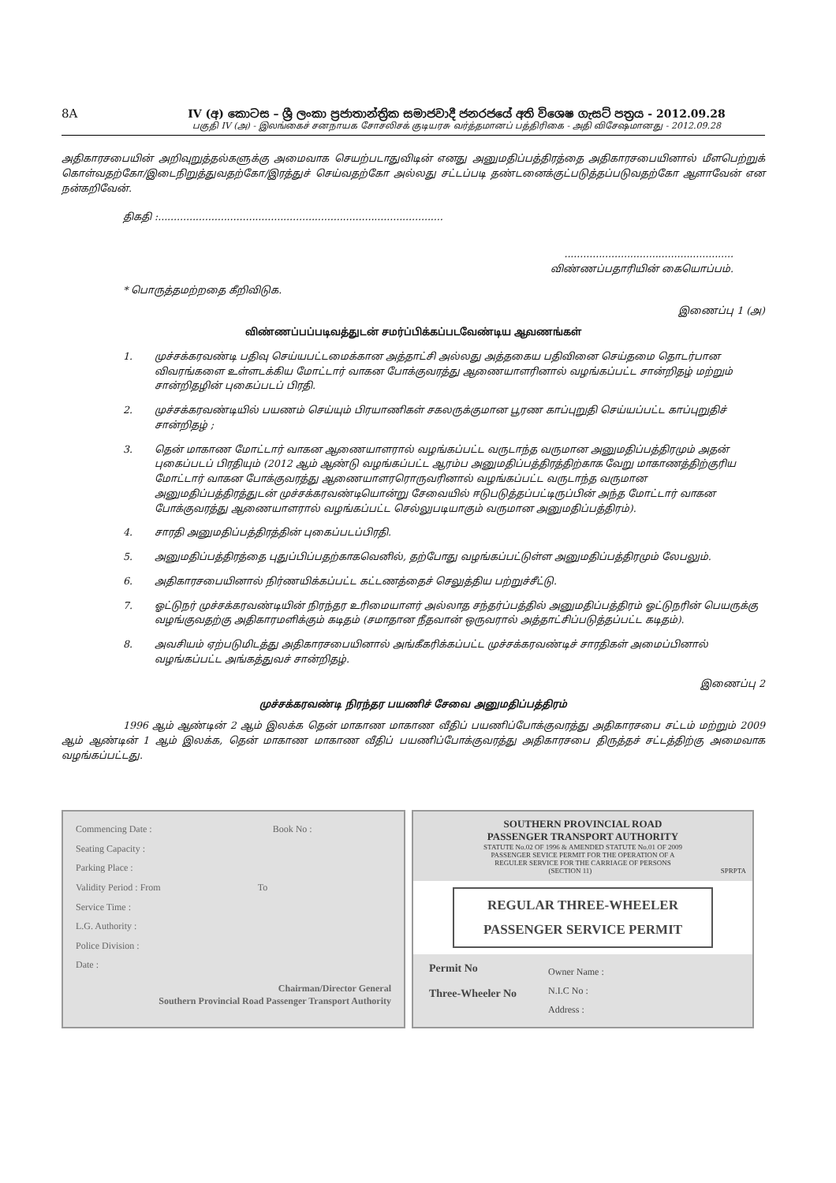8A IV (අ) කොටස – ශ්‍රී ලංකා ප්‍රජාතාන්ත්‍රික සමාජවාදී ජනරජයේ අති විශෙෂ ගැසට් පත්‍රය - 2012.09.28
பகுதி IV (அ) - இலங்கைச் சனநாயக சோசலிசக் குடியரசு வர்த்தமானப் பத்திரிகை - அதி விசேஷமானது - 2012.09.28
அதிகாரசபையின் அறிவுறுத்தல்களுக்கு அமைவாக செயற்படாதுவிடின் எனது அனுமதிப்பத்திரத்தை அதிகாரசபையினால் மீளபெற்றுக் கொள்வதற்கோ/இடைநிறுத்துவதற்கோ/இரத்துச் செய்வதற்கோ அல்லது சட்டப்படி தண்டனைக்குட்படுத்தப்படுவதற்கோ ஆளாவேன் என நன்கறிவேன்.
திகதி :...........................................................................................
......................................................
விண்ணப்பதாரியின் கையொப்பம்.
* பொருத்தமற்றதை கீறிவிடுக.
இணைப்பு 1 (அ)
விண்ணப்பப்படிவத்துடன் சமர்ப்பிக்கப்படவேண்டிய ஆவணங்கள்
1. முச்சக்கரவண்டி பதிவு செய்யபட்டமைக்கான அத்தாட்சி அல்லது அத்தகைய பதிவினை செய்தமை தொடர்பான விவரங்களை உள்ளடக்கிய மோட்டார் வாகன போக்குவரத்து ஆணையாளரினால் வழங்கப்பட்ட சான்றிதழ் மற்றும் சான்றிதழின் புகைப்படப் பிரதி.
2. முச்சக்கரவண்டியில் பயணம் செய்யும் பிரயாணிகள் சகலருக்குமான பூரண காப்புறுதி செய்யப்பட்ட காப்புறுதிச் சான்றிதழ் ;
3. தென் மாகாண மோட்டார் வாகன ஆணையாளரால் வழங்கப்பட்ட வருடாந்த வருமான அனுமதிப்பத்திரமும் அதன் புகைப்படப் பிரதியும் (2012 ஆம் ஆண்டு வழங்கப்பட்ட ஆரம்ப அனுமதிப்பத்திரத்திற்காக வேறு மாகாணத்திற்குரிய மோட்டார் வாகன போக்குவரத்து ஆணையாளரரொருவரினால் வழங்கப்பட்ட வருடாந்த வருமான அனுமதிப்பத்திரத்துடன் முச்சக்கரவண்டியொன்று சேவையில் ஈடுபடுத்தப்பட்டிருப்பின் அந்த மோட்டார் வாகன போக்குவரத்து ஆணையாளரால் வழங்கப்பட்ட செல்லுபடியாகும் வருமான அனுமதிப்பத்திரம்).
4. சாரதி அனுமதிப்பத்திரத்தின் புகைப்படப்பிரதி.
5. அனுமதிப்பத்திரத்தை புதுப்பிப்பதற்காகவெனில், தற்போது வழங்கப்பட்டுள்ள அனுமதிப்பத்திரமும் லேபலும்.
6. அதிகாரசபையினால் நிர்ணயிக்கப்பட்ட கட்டணத்தைச் செலுத்திய பற்றுச்சீட்டு.
7. ஓட்டுநர் முச்சக்கரவண்டியின் நிரந்தர உரிமையாளர் அல்லாத சந்தர்ப்பத்தில் அனுமதிப்பத்திரம் ஓட்டுநரின் பெயருக்கு வழங்குவதற்கு அதிகாரமளிக்கும் கடிதம் (சமாதான நீதவான் ஒருவரால் அத்தாட்சிப்படுத்தப்பட்ட கடிதம்).
8. அவசியம் ஏற்படுமிடத்து அதிகாரசபையினால் அங்கீகரிக்கப்பட்ட முச்சக்கரவண்டிச் சாரதிகள் அமைப்பினால் வழங்கப்பட்ட அங்கத்துவச் சான்றிதழ்.
இணைப்பு 2
முச்சக்கரவண்டி நிரந்தர பயணிச் சேவை அனுமதிப்பத்திரம்
1996 ஆம் ஆண்டின் 2 ஆம் இலக்க தென் மாகாண மாகாண வீதிப் பயணிப்போக்குவரத்து அதிகாரசபை சட்டம் மற்றும் 2009 ஆம் ஆண்டின் 1 ஆம் இலக்க, தென் மாகாண மாகாண வீதிப் பயணிப்போக்குவரத்து அதிகாரசபை திருத்தச் சட்டத்திற்கு அமைவாக வழங்கப்பட்டது.
Commencing Date : Book No :
Seating Capacity :
Parking Place :
Validity Period : From To
Service Time :
L.G. Authority :
Police Division :
Date :
Chairman/Director General
Southern Provincial Road Passenger Transport Authority
SOUTHERN PROVINCIAL ROAD
PASSENGER TRANSPORT AUTHORITY
STATUTE No.02 OF 1996 & AMENDED STATUTE No.01 OF 2009
PASSENGER SEVICE PERMIT FOR THE OPERATION OF A
REGULER SERVICE FOR THE CARRIAGE OF PERSONS
(SECTION 11) SPRPTA
REGULAR THREE-WHEELER
PASSENGER SERVICE PERMIT
Permit No
Three-Wheeler No
Owner Name :
N.I.C No :
Address :